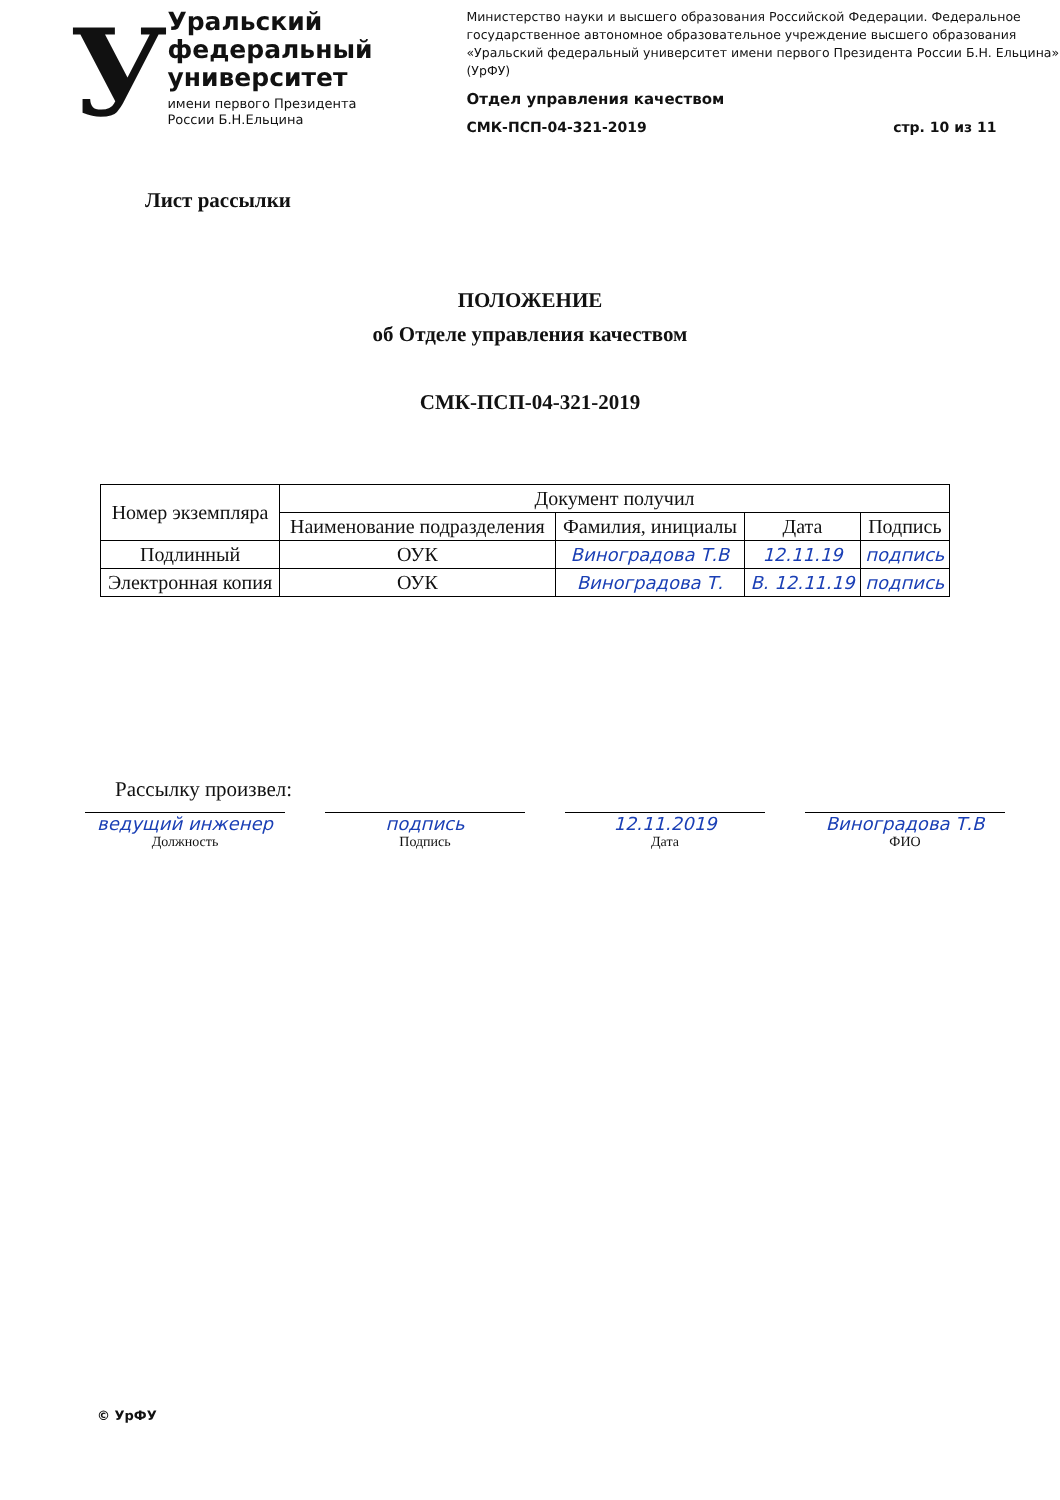У
Уральский федеральный университет
имени первого Президента России Б.Н.Ельцина
Министерство науки и высшего образования Российской Федерации. Федеральное государственное автономное образовательное учреждение высшего образования «Уральский федеральный университет имени первого Президента России Б.Н. Ельцина» (УрФУ)
Отдел управления качеством
СМК-ПСП-04-321-2019 стр. 10 из 11
Лист рассылки
ПОЛОЖЕНИЕ
об Отделе управления качеством
СМК-ПСП-04-321-2019
| Номер экземпляра | Документ получил | | | |
| --- | --- | --- | --- | --- |
| | Наименование подразделения | Фамилия, инициалы | Дата | Подпись |
| Подлинный | ОУК | Виноградова Т.В | 12.11.19 | подпись |
| Электронная копия | ОУК | Виноградова Т. | В. 12.11.19 | подпись |
Рассылку произвел:
ведущий инженер
Должность
подпись
Подпись
12.11.2019
Дата
Виноградова Т.В
ФИО
© УрФУ